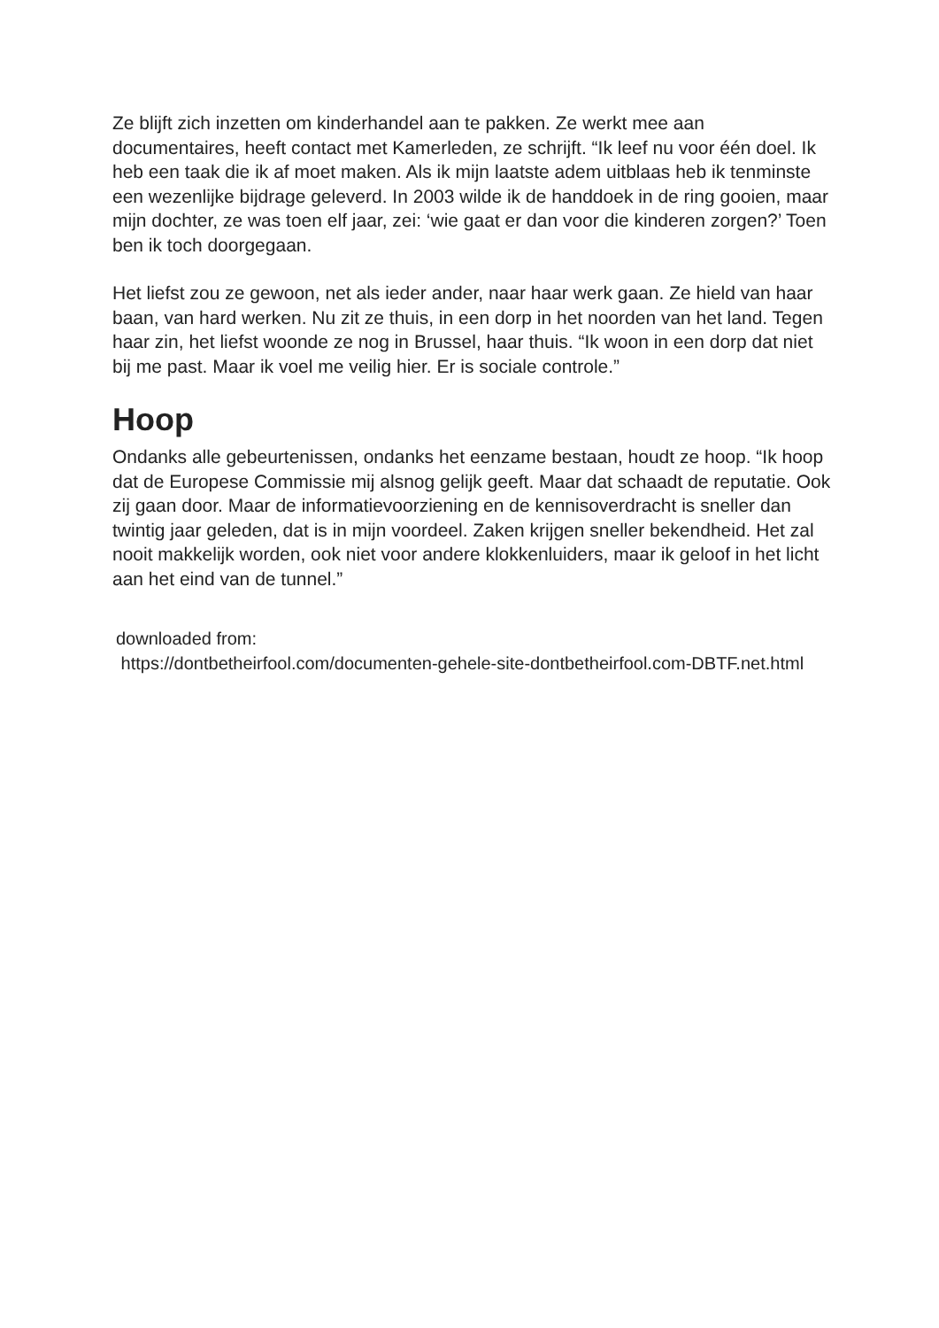Ze blijft zich inzetten om kinderhandel aan te pakken. Ze werkt mee aan documentaires, heeft contact met Kamerleden, ze schrijft. “Ik leef nu voor één doel. Ik heb een taak die ik af moet maken. Als ik mijn laatste adem uitblaas heb ik tenminste een wezenlijke bijdrage geleverd. In 2003 wilde ik de handdoek in de ring gooien, maar mijn dochter, ze was toen elf jaar, zei: ‘wie gaat er dan voor die kinderen zorgen?’ Toen ben ik toch doorgegaan.
Het liefst zou ze gewoon, net als ieder ander, naar haar werk gaan. Ze hield van haar baan, van hard werken. Nu zit ze thuis, in een dorp in het noorden van het land. Tegen haar zin, het liefst woonde ze nog in Brussel, haar thuis. “Ik woon in een dorp dat niet bij me past. Maar ik voel me veilig hier. Er is sociale controle.”
Hoop
Ondanks alle gebeurtenissen, ondanks het eenzame bestaan, houdt ze hoop. “Ik hoop dat de Europese Commissie mij alsnog gelijk geeft. Maar dat schaadt de reputatie. Ook zij gaan door. Maar de informatievoorziening en de kennisoverdracht is sneller dan twintig jaar geleden, dat is in mijn voordeel. Zaken krijgen sneller bekendheid. Het zal nooit makkelijk worden, ook niet voor andere klokkenluiders, maar ik geloof in het licht aan het eind van de tunnel.”
downloaded from:
https://dontbetheirfool.com/documenten-gehele-site-dontbetheirfool.com-DBTF.net.html